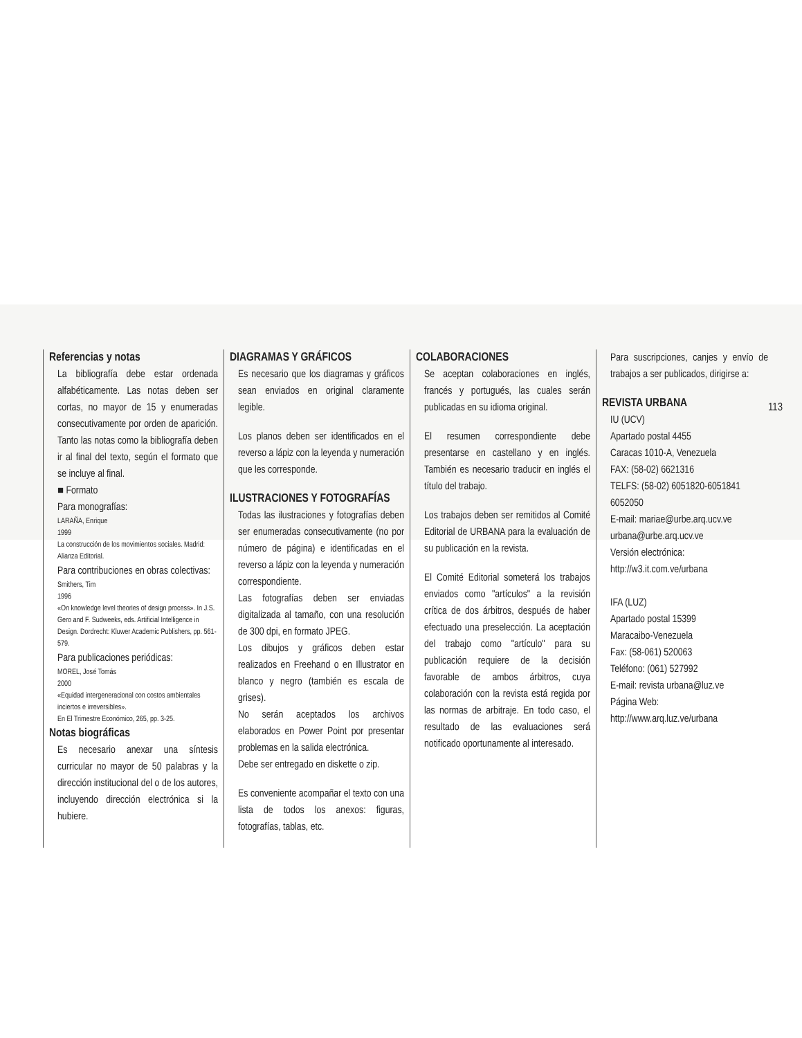Referencias y notas
La bibliografía debe estar ordenada alfabéticamente. Las notas deben ser cortas, no mayor de 15 y enumeradas consecutivamente por orden de aparición. Tanto las notas como la bibliografía deben ir al final del texto, según el formato que se incluye al final.
■ Formato
Para monografías:
LARAÑA, Enrique
1999
La construcción de los movimientos sociales. Madrid: Alianza Editorial.
Para contribuciones en obras colectivas:
Smithers, Tim
1996
«On knowledge level theories of design process». In J.S. Gero and F. Sudweeks, eds. Artificial Intelligence in Design. Dordrecht: Kluwer Academic Publishers, pp. 561-579.
Para publicaciones periódicas:
MOREL, José Tomás
2000
«Equidad intergeneracional con costos ambientales inciertos e irreversibles».
En El Trimestre Económico, 265, pp. 3-25.
Notas biográficas
Es necesario anexar una síntesis curricular no mayor de 50 palabras y la dirección institucional del o de los autores, incluyendo dirección electrónica si la hubiere.
DIAGRAMAS Y GRÁFICOS
Es necesario que los diagramas y gráficos sean enviados en original claramente legible.
Los planos deben ser identificados en el reverso a lápiz con la leyenda y numeración que les corresponde.
ILUSTRACIONES Y FOTOGRAFÍAS
Todas las ilustraciones y fotografías deben ser enumeradas consecutivamente (no por número de página) e identificadas en el reverso a lápiz con la leyenda y numeración correspondiente.
Las fotografías deben ser enviadas digitalizada al tamaño, con una resolución de 300 dpi, en formato JPEG.
Los dibujos y gráficos deben estar realizados en Freehand o en Illustrator en blanco y negro (también es escala de grises).
No serán aceptados los archivos elaborados en Power Point por presentar problemas en la salida electrónica.
Debe ser entregado en diskette o zip.
Es conveniente acompañar el texto con una lista de todos los anexos: figuras, fotografías, tablas, etc.
COLABORACIONES
Se aceptan colaboraciones en inglés, francés y portugués, las cuales serán publicadas en su idioma original.
El resumen correspondiente debe presentarse en castellano y en inglés. También es necesario traducir en inglés el título del trabajo.
Los trabajos deben ser remitidos al Comité Editorial de URBANA para la evaluación de su publicación en la revista.
El Comité Editorial someterá los trabajos enviados como "artículos" a la revisión crítica de dos árbitros, después de haber efectuado una preselección. La aceptación del trabajo como "artículo" para su publicación requiere de la decisión favorable de ambos árbitros, cuya colaboración con la revista está regida por las normas de arbitraje. En todo caso, el resultado de las evaluaciones será notificado oportunamente al interesado.
Para suscripciones, canjes y envío de trabajos a ser publicados, dirigirse a:
REVISTA URBANA
IU (UCV)
Apartado postal 4455
Caracas 1010-A, Venezuela
FAX: (58-02) 6621316
TELFS: (58-02) 6051820-6051841
6052050
E-mail: mariae@urbe.arq.ucv.ve
urbana@urbe.arq.ucv.ve
Versión electrónica:
http://w3.it.com.ve/urbana
IFA (LUZ)
Apartado postal 15399
Maracaibo-Venezuela
Fax: (58-061) 520063
Teléfono: (061) 527992
E-mail: revista urbana@luz.ve
Página Web:
http://www.arq.luz.ve/urbana
113